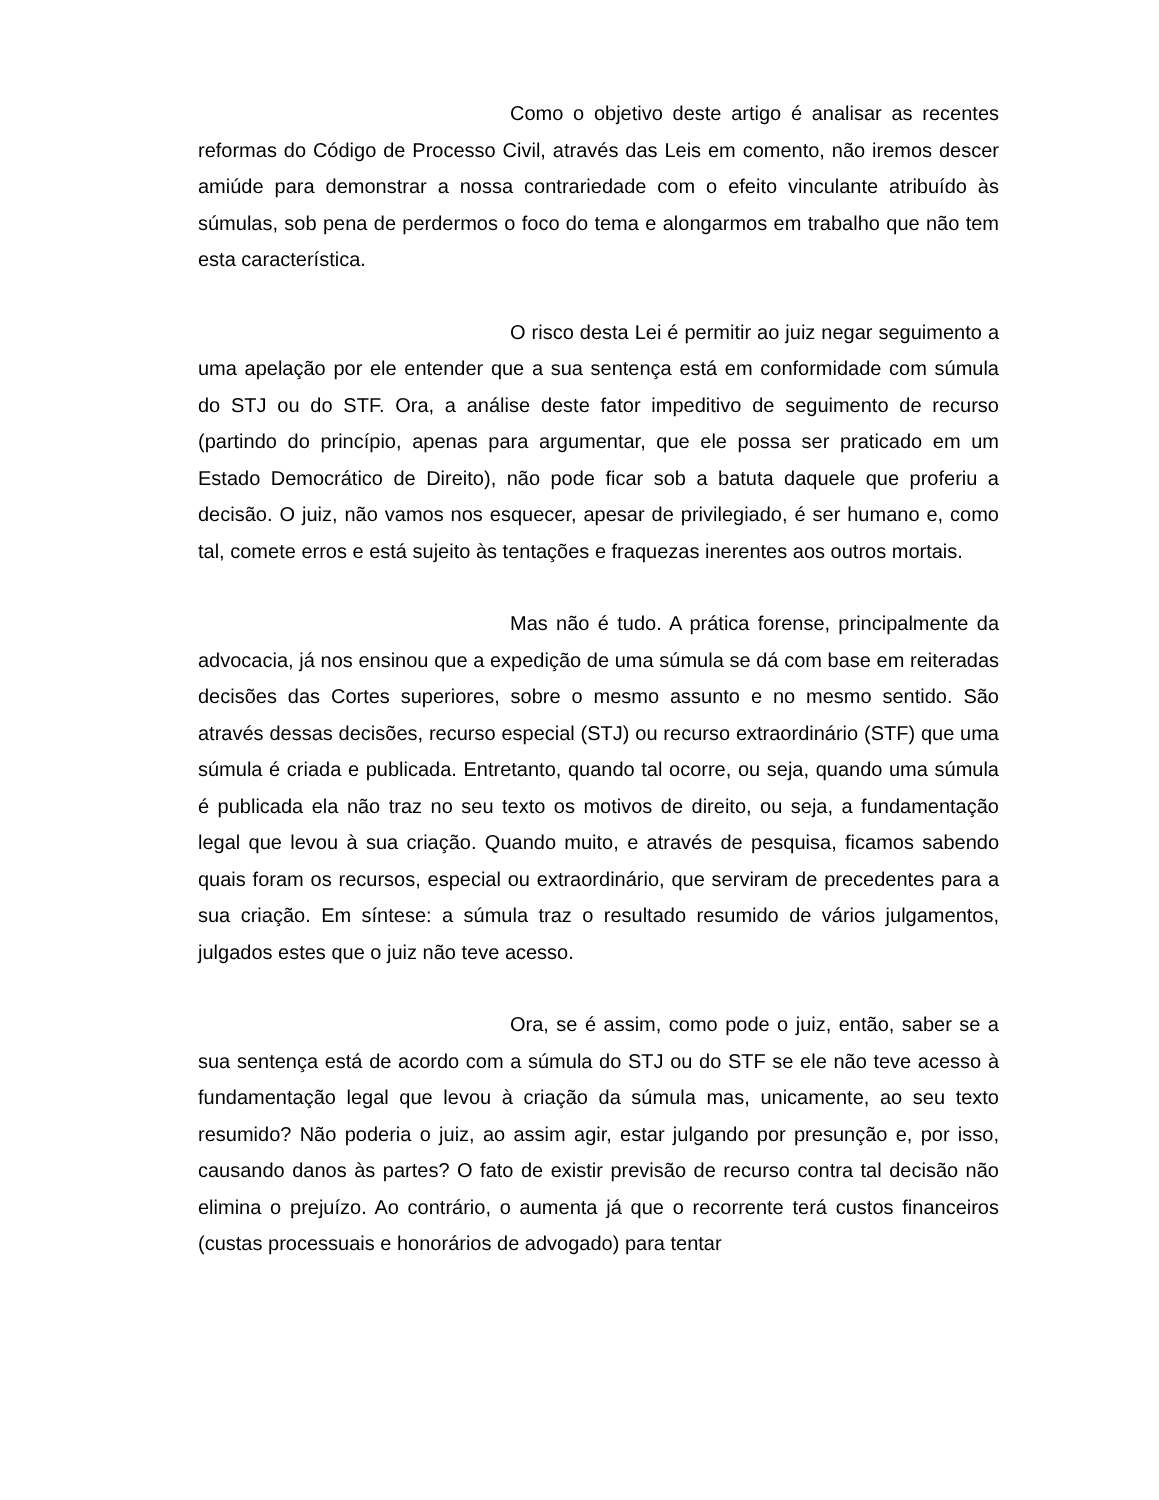Como o objetivo deste artigo é analisar as recentes reformas do Código de Processo Civil, através das Leis em comento, não iremos descer amiúde para demonstrar a nossa contrariedade com o efeito vinculante atribuído às súmulas, sob pena de perdermos o foco do tema e alongarmos em trabalho que não tem esta característica.
O risco desta Lei é permitir ao juiz negar seguimento a uma apelação por ele entender que a sua sentença está em conformidade com súmula do STJ ou do STF. Ora, a análise deste fator impeditivo de seguimento de recurso (partindo do princípio, apenas para argumentar, que ele possa ser praticado em um Estado Democrático de Direito), não pode ficar sob a batuta daquele que proferiu a decisão. O juiz, não vamos nos esquecer, apesar de privilegiado, é ser humano e, como tal, comete erros e está sujeito às tentações e fraquezas inerentes aos outros mortais.
Mas não é tudo. A prática forense, principalmente da advocacia, já nos ensinou que a expedição de uma súmula se dá com base em reiteradas decisões das Cortes superiores, sobre o mesmo assunto e no mesmo sentido. São através dessas decisões, recurso especial (STJ) ou recurso extraordinário (STF) que uma súmula é criada e publicada. Entretanto, quando tal ocorre, ou seja, quando uma súmula é publicada ela não traz no seu texto os motivos de direito, ou seja, a fundamentação legal que levou à sua criação. Quando muito, e através de pesquisa, ficamos sabendo quais foram os recursos, especial ou extraordinário, que serviram de precedentes para a sua criação. Em síntese: a súmula traz o resultado resumido de vários julgamentos, julgados estes que o juiz não teve acesso.
Ora, se é assim, como pode o juiz, então, saber se a sua sentença está de acordo com a súmula do STJ ou do STF se ele não teve acesso à fundamentação legal que levou à criação da súmula mas, unicamente, ao seu texto resumido? Não poderia o juiz, ao assim agir, estar julgando por presunção e, por isso, causando danos às partes? O fato de existir previsão de recurso contra tal decisão não elimina o prejuízo. Ao contrário, o aumenta já que o recorrente terá custos financeiros (custas processuais e honorários de advogado) para tentar